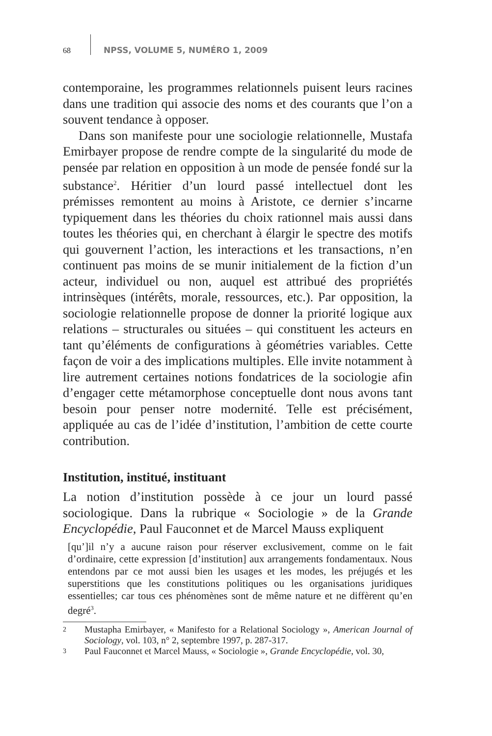68
NPSS, VOLUME 5, NUMÉRO 1, 2009
contemporaine, les programmes relationnels puisent leurs racines dans une tradition qui associe des noms et des courants que l’on a souvent tendance à opposer.
Dans son manifeste pour une sociologie relationnelle, Mustafa Emirbayer propose de rendre compte de la singularité du mode de pensée par relation en opposition à un mode de pensée fondé sur la substance<sup>2</sup>. Héritier d’un lourd passé intellectuel dont les prémisses remontent au moins à Aristote, ce dernier s’incarne typiquement dans les théories du choix rationnel mais aussi dans toutes les théories qui, en cherchant à élargir le spectre des motifs qui gouvernent l’action, les interactions et les transactions, n’en continuent pas moins de se munir initialement de la fiction d’un acteur, individuel ou non, auquel est attribué des propriétés intrinsèques (intérêts, morale, ressources, etc.). Par opposition, la sociologie relationnelle propose de donner la priorité logique aux relations – structurales ou situées – qui constituent les acteurs en tant qu’éléments de configurations à géométries variables. Cette façon de voir a des implications multiples. Elle invite notamment à lire autrement certaines notions fondatrices de la sociologie afin d’engager cette métamorphose conceptuelle dont nous avons tant besoin pour penser notre modernité. Telle est précisément, appliquée au cas de l’idée d’institution, l’ambition de cette courte contribution.
Institution, institué, instituant
La notion d’institution possède à ce jour un lourd passé sociologique. Dans la rubrique « Sociologie » de la Grande Encyclopédie, Paul Fauconnet et de Marcel Mauss expliquent
[qu’]il n’y a aucune raison pour réserver exclusivement, comme on le fait d’ordinaire, cette expression [d’institution] aux arrangements fondamentaux. Nous entendons par ce mot aussi bien les usages et les modes, les préjugés et les superstitions que les constitutions politiques ou les organisations juridiques essentielles; car tous ces phénomènes sont de même nature et ne diffèrent qu’en degré<sup>3</sup>.
2
Mustapha Emirbayer, « Manifesto for a Relational Sociology », American Journal of Sociology, vol. 103, n° 2, septembre 1997, p. 287-317.
3
Paul Fauconnet et Marcel Mauss, « Sociologie », Grande Encyclopédie, vol. 30,